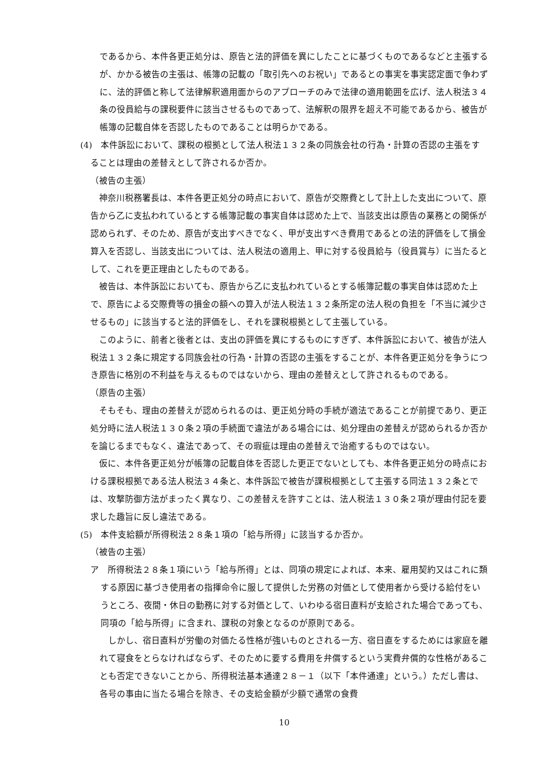であるから、本件各更正処分は、原告と法的評価を異にしたことに基づくものであるなどと主張するが、かかる被告の主張は、帳簿の記載の「取引先へのお祝い」であるとの事実を事実認定面で争わずに、法的評価と称して法律解釈適用面からのアプローチのみで法律の適用範囲を広げ、法人税法３４条の役員給与の課税要件に該当させるものであって、法解釈の限界を超え不可能であるから、被告が帳簿の記載自体を否認したものであることは明らかである。
(4)　本件訴訟において、課税の根拠として法人税法１３２条の同族会社の行為・計算の否認の主張をすることは理由の差替えとして許されるか否か。
（被告の主張）
　神奈川税務署長は、本件各更正処分の時点において、原告が交際費として計上した支出について、原告から乙に支払われているとする帳簿記載の事実自体は認めた上で、当該支出は原告の業務との関係が認められず、そのため、原告が支出すべきでなく、甲が支出すべき費用であるとの法的評価をして損金算入を否認し、当該支出については、法人税法の適用上、甲に対する役員給与（役員賞与）に当たるとして、これを更正理由としたものである。
　被告は、本件訴訟においても、原告から乙に支払われているとする帳簿記載の事実自体は認めた上で、原告による交際費等の損金の額への算入が法人税法１３２条所定の法人税の負担を「不当に減少させるもの」に該当すると法的評価をし、それを課税根拠として主張している。
　このように、前者と後者とは、支出の評価を異にするものにすぎず、本件訴訟において、被告が法人税法１３２条に規定する同族会社の行為・計算の否認の主張をすることが、本件各更正処分を争うにつき原告に格別の不利益を与えるものではないから、理由の差替えとして許されるものである。
（原告の主張）
　そもそも、理由の差替えが認められるのは、更正処分時の手続が適法であることが前提であり、更正処分時に法人税法１３０条２項の手続面で違法がある場合には、処分理由の差替えが認められるか否かを論じるまでもなく、違法であって、その瑕疵は理由の差替えで治癒するものではない。
　仮に、本件各更正処分が帳簿の記載自体を否認した更正でないとしても、本件各更正処分の時点における課税根拠である法人税法３４条と、本件訴訟で被告が課税根拠として主張する同法１３２条とでは、攻撃防御方法がまったく異なり、この差替えを許すことは、法人税法１３０条２項が理由付記を要求した趣旨に反し違法である。
(5)　本件支給額が所得税法２８条１項の「給与所得」に該当するか否か。
（被告の主張）
ア　所得税法２８条１項にいう「給与所得」とは、同項の規定によれば、本来、雇用契約又はこれに類する原因に基づき使用者の指揮命令に服して提供した労務の対価として使用者から受ける給付をいうところ、夜間・休日の勤務に対する対価として、いわゆる宿日直料が支給された場合であっても、同項の「給与所得」に含まれ、課税の対象となるのが原則である。
　しかし、宿日直料が労働の対価たる性格が強いものとされる一方、宿日直をするためには家庭を離れて寝食をとらなければならず、そのために要する費用を弁償するという実費弁償的な性格があることも否定できないことから、所得税法基本通達２８－１（以下「本件通達」という。）ただし書は、各号の事由に当たる場合を除き、その支給金額が少額で通常の食費
10